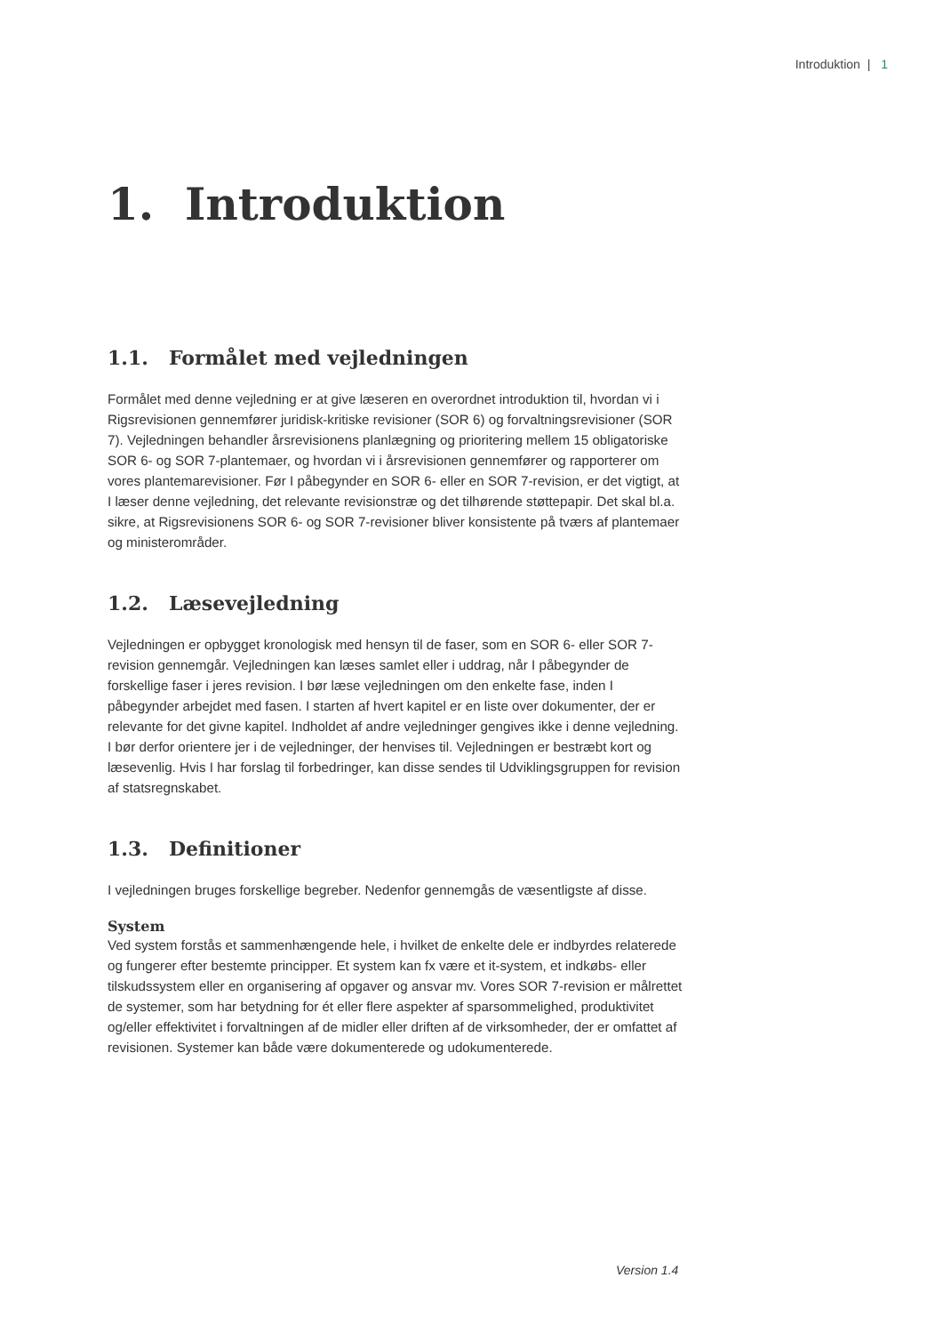Introduktion | 1
1. Introduktion
1.1. Formålet med vejledningen
Formålet med denne vejledning er at give læseren en overordnet introduktion til, hvordan vi i Rigsrevisionen gennemfører juridisk-kritiske revisioner (SOR 6) og forvaltningsrevisioner (SOR 7). Vejledningen behandler årsrevisionens planlægning og prioritering mellem 15 obligatoriske SOR 6- og SOR 7-plantemaer, og hvordan vi i årsrevisionen gennemfører og rapporterer om vores plantemarevisioner. Før I påbegynder en SOR 6- eller en SOR 7-revision, er det vigtigt, at I læser denne vejledning, det relevante revisionstræ og det tilhørende støttepapir. Det skal bl.a. sikre, at Rigsrevisionens SOR 6- og SOR 7-revisioner bliver konsistente på tværs af plantemaer og ministerområder.
1.2. Læsevejledning
Vejledningen er opbygget kronologisk med hensyn til de faser, som en SOR 6- eller SOR 7-revision gennemgår. Vejledningen kan læses samlet eller i uddrag, når I påbegynder de forskellige faser i jeres revision. I bør læse vejledningen om den enkelte fase, inden I påbegynder arbejdet med fasen. I starten af hvert kapitel er en liste over dokumenter, der er relevante for det givne kapitel. Indholdet af andre vejledninger gengives ikke i denne vejledning. I bør derfor orientere jer i de vejledninger, der henvises til. Vejledningen er bestræbt kort og læsevenlig. Hvis I har forslag til forbedringer, kan disse sendes til Udviklingsgruppen for revision af statsregnskabet.
1.3. Definitioner
I vejledningen bruges forskellige begreber. Nedenfor gennemgås de væsentligste af disse.
System
Ved system forstås et sammenhængende hele, i hvilket de enkelte dele er indbyrdes relaterede og fungerer efter bestemte principper. Et system kan fx være et it-system, et indkøbs- eller tilskudssystem eller en organisering af opgaver og ansvar mv. Vores SOR 7-revision er målrettet de systemer, som har betydning for ét eller flere aspekter af sparsommelighed, produktivitet og/eller effektivitet i forvaltningen af de midler eller driften af de virksomheder, der er omfattet af revisionen. Systemer kan både være dokumenterede og udokumenterede.
Version 1.4